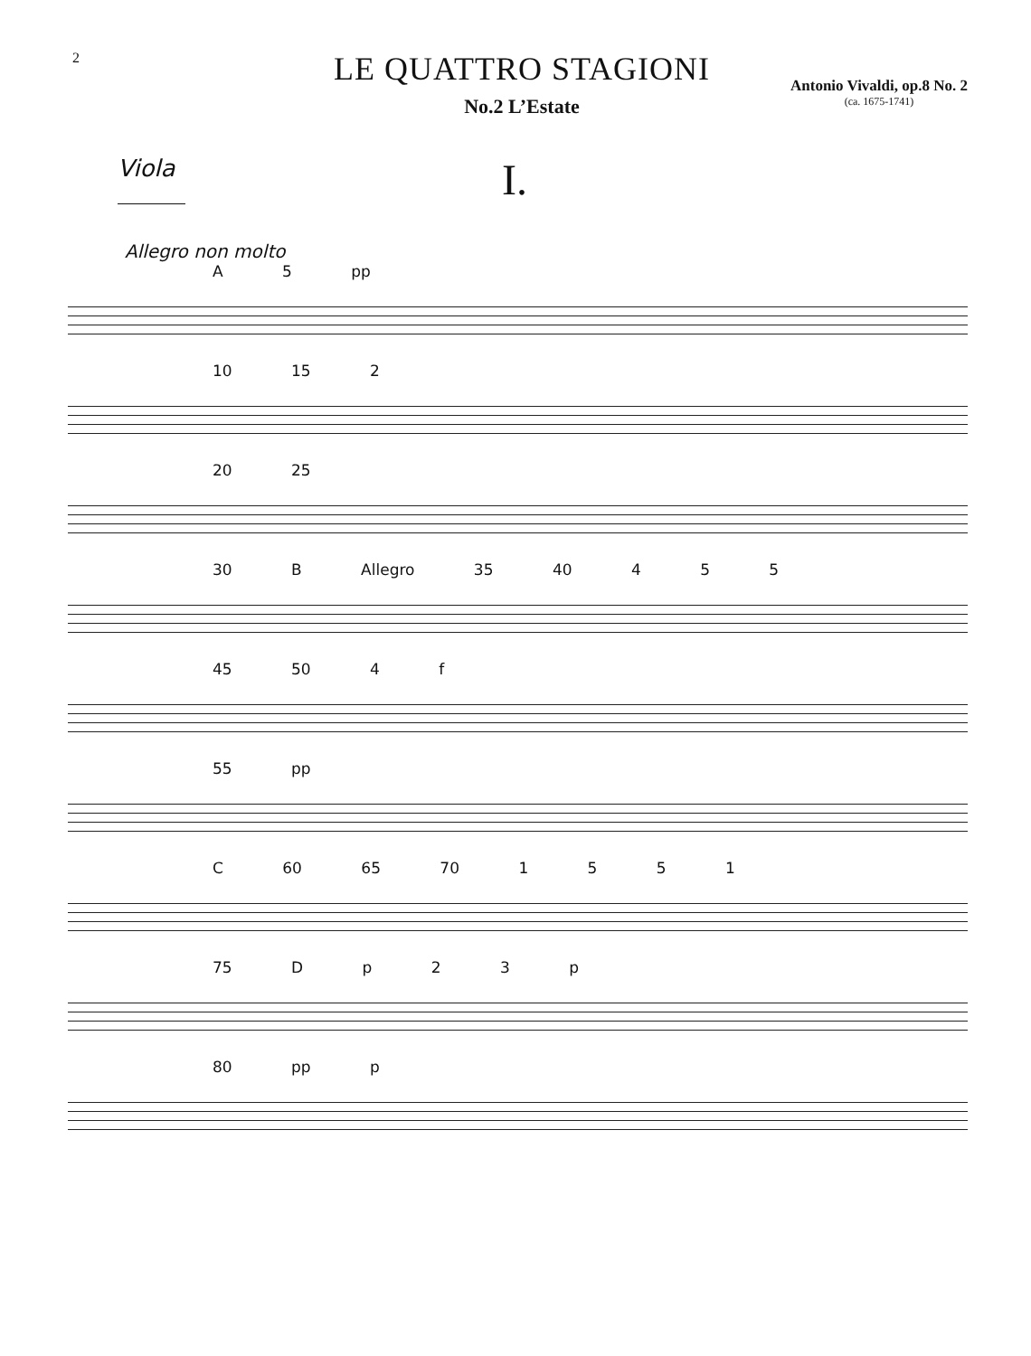2
LE QUATTRO STAGIONI
No.2 L’Estate
Antonio Vivaldi, op.8 No. 2
(ca. 1675-1741)
Viola
I.
Allegro non molto
A 5 pp
10 15 2
20 25
30 B Allegro 35 40 4 5 5
45 50 4 f
55 pp
C 60 65 70 1 5 5 1
75 D p 2 3 p
80 pp p